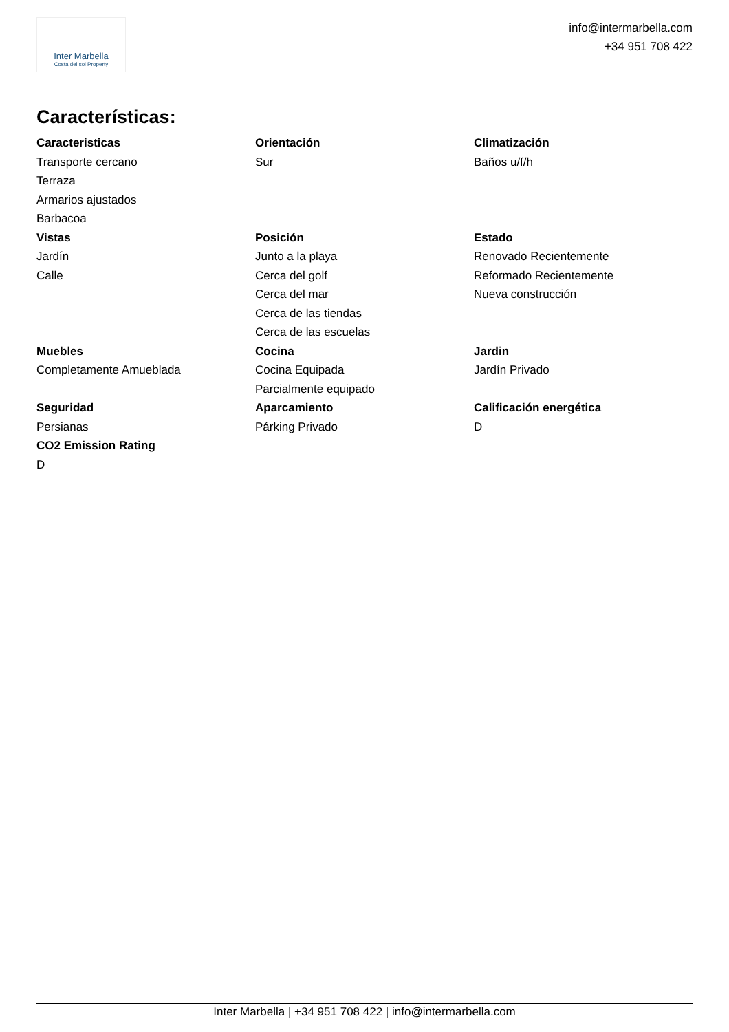Inter Marbella
Costa del sol Property
info@intermarbella.com
+34 951 708 422
Características:
Caracteristicas
Transporte cercano
Terraza
Armarios ajustados
Barbacoa
Orientación
Sur
Climatización
Baños u/f/h
Vistas
Jardín
Calle
Posición
Junto a la playa
Cerca del golf
Cerca del mar
Cerca de las tiendas
Cerca de las escuelas
Estado
Renovado Recientemente
Reformado Recientemente
Nueva construcción
Muebles
Completamente Amueblada
Cocina
Cocina Equipada
Parcialmente equipado
Jardin
Jardín Privado
Seguridad
Persianas
Aparcamiento
Párking Privado
Calificación energética
D
CO2 Emission Rating
D
Inter Marbella | +34 951 708 422 | info@intermarbella.com